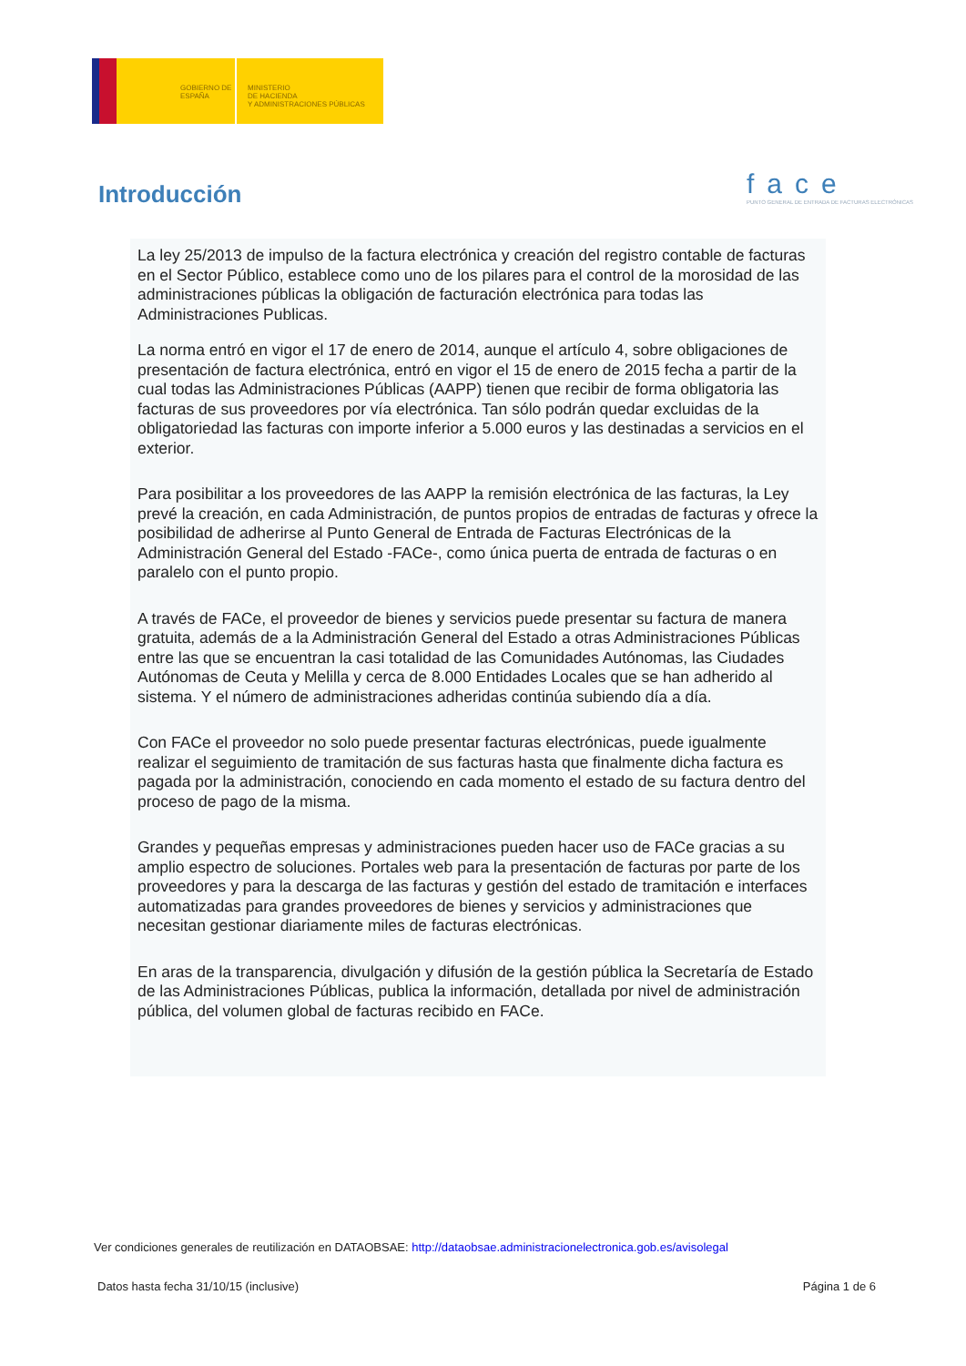GOBIERNO DE ESPAÑA
MINISTERIO
DE HACIENDA
Y ADMINISTRACIONES PÚBLICAS
Introducción
face
PUNTO GENERAL DE ENTRADA DE FACTURAS ELECTRÓNICAS
La ley 25/2013 de impulso de la factura electrónica y creación del registro contable de facturas en el Sector Público, establece como uno de los pilares para el control de la morosidad de las administraciones públicas la obligación de facturación electrónica para todas las Administraciones Publicas.
La norma entró en vigor el 17 de enero de 2014, aunque el artículo 4, sobre obligaciones de presentación de factura electrónica, entró en vigor el 15 de enero de 2015 fecha a partir de la cual todas las Administraciones Públicas (AAPP) tienen que recibir de forma obligatoria las facturas de sus proveedores por vía electrónica. Tan sólo podrán quedar excluidas de la obligatoriedad las facturas con importe inferior a 5.000 euros y las destinadas a servicios en el exterior.
Para posibilitar a los proveedores de las AAPP la remisión electrónica de las facturas, la Ley prevé la creación, en cada Administración, de puntos propios de entradas de facturas y ofrece la posibilidad de adherirse al Punto General de Entrada de Facturas Electrónicas de la Administración General del Estado -FACe-, como única puerta de entrada de facturas o en paralelo con el punto propio.
A través de FACe, el proveedor de bienes y servicios puede presentar su factura de manera gratuita, además de a la Administración General del Estado a otras Administraciones Públicas entre las que se encuentran la casi totalidad de las Comunidades Autónomas, las Ciudades Autónomas de Ceuta y Melilla y cerca de 8.000 Entidades Locales que se han adherido al sistema. Y el número de administraciones adheridas continúa subiendo día a día.
Con FACe el proveedor no solo puede presentar facturas electrónicas, puede igualmente realizar el seguimiento de tramitación de sus facturas hasta que finalmente dicha factura es pagada por la administración, conociendo en cada momento el estado de su factura dentro del proceso de pago de la misma.
Grandes y pequeñas empresas y administraciones pueden hacer uso de FACe gracias a su amplio espectro de soluciones. Portales web para la presentación de facturas por parte de los proveedores y para la descarga de las facturas y gestión del estado de tramitación e interfaces automatizadas para grandes proveedores de bienes y servicios y administraciones que necesitan gestionar diariamente miles de facturas electrónicas.
En aras de la transparencia, divulgación y difusión de la gestión pública la Secretaría de Estado de las Administraciones Públicas, publica la información, detallada por nivel de administración pública, del volumen global de facturas recibido en FACe.
Ver condiciones generales de reutilización en DATAOBSAE: http://dataobsae.administracionelectronica.gob.es/avisolegal
Datos hasta fecha 31/10/15 (inclusive) Página 1 de 6